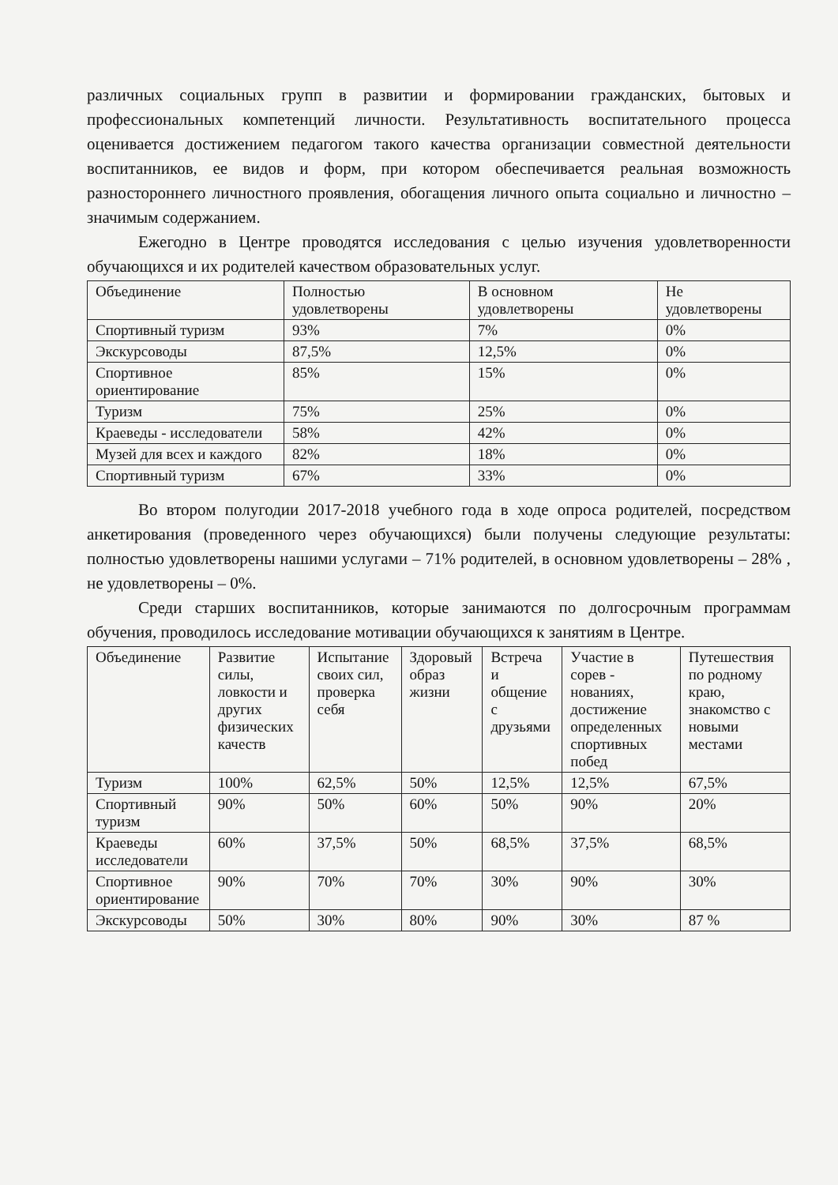различных социальных групп в развитии и формировании гражданских, бытовых и профессиональных компетенций личности. Результативность воспитательного процесса оценивается достижением педагогом такого качества организации совместной деятельности воспитанников, ее видов и форм, при котором обеспечивается реальная возможность разностороннего личностного проявления, обогащения личного опыта социально и личностно – значимым содержанием.
Ежегодно в Центре проводятся исследования с целью изучения удовлетворенности обучающихся и их родителей качеством образовательных услуг.
| Объединение | Полностью удовлетворены | В основном удовлетворены | Не удовлетворены |
| --- | --- | --- | --- |
| Спортивный туризм | 93% | 7% | 0% |
| Экскурсоводы | 87,5% | 12,5% | 0% |
| Спортивное ориентирование | 85% | 15% | 0% |
| Туризм | 75% | 25% | 0% |
| Краеведы - исследователи | 58% | 42% | 0% |
| Музей для всех и каждого | 82% | 18% | 0% |
| Спортивный туризм | 67% | 33% | 0% |
Во втором полугодии 2017-2018 учебного года в ходе опроса родителей, посредством анкетирования (проведенного через обучающихся) были получены следующие результаты: полностью удовлетворены нашими услугами – 71% родителей, в основном удовлетворены – 28% , не удовлетворены – 0%.
Среди старших воспитанников, которые занимаются по долгосрочным программам обучения, проводилось исследование мотивации обучающихся к занятиям в Центре.
| Объединение | Развитие силы, ловкости и других физических качеств | Испытание своих сил, проверка себя | Здоровый образ жизни | Встреча и общение с друзьями | Участие в сорев - нованиях, достижение определенных спортивных побед | Путешествия по родному краю, знакомство с новыми местами |
| --- | --- | --- | --- | --- | --- | --- |
| Туризм | 100% | 62,5% | 50% | 12,5% | 12,5% | 67,5% |
| Спортивный туризм | 90% | 50% | 60% | 50% | 90% | 20% |
| Краеведы исследователи | 60% | 37,5% | 50% | 68,5% | 37,5% | 68,5% |
| Спортивное ориентирование | 90% | 70% | 70% | 30% | 90% | 30% |
| Экскурсоводы | 50% | 30% | 80% | 90% | 30% | 87 % |